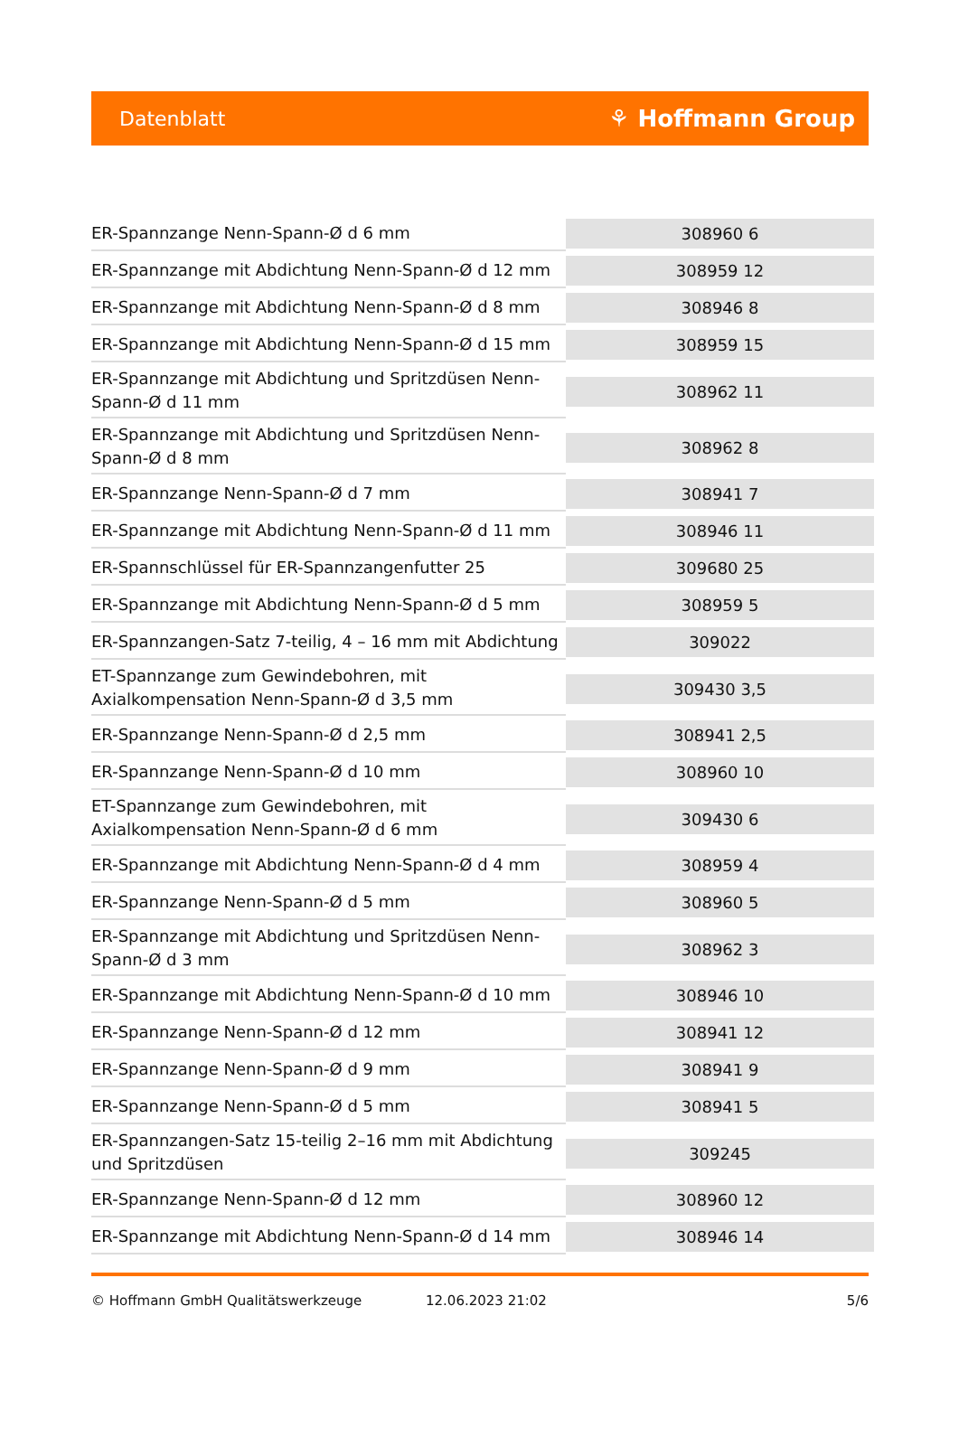Datenblatt
⚘ Hoffmann Group
| ER-Spannzange Nenn-Spann-Ø d 6 mm | 308960 6 |
| ER-Spannzange mit Abdichtung Nenn-Spann-Ø d 12 mm | 308959 12 |
| ER-Spannzange mit Abdichtung Nenn-Spann-Ø d 8 mm | 308946 8 |
| ER-Spannzange mit Abdichtung Nenn-Spann-Ø d 15 mm | 308959 15 |
| ER-Spannzange mit Abdichtung und Spritzdüsen Nenn-Spann-Ø d 11 mm | 308962 11 |
| ER-Spannzange mit Abdichtung und Spritzdüsen Nenn-Spann-Ø d 8 mm | 308962 8 |
| ER-Spannzange Nenn-Spann-Ø d 7 mm | 308941 7 |
| ER-Spannzange mit Abdichtung Nenn-Spann-Ø d 11 mm | 308946 11 |
| ER-Spannschlüssel für ER-Spannzangenfutter 25 | 309680 25 |
| ER-Spannzange mit Abdichtung Nenn-Spann-Ø d 5 mm | 308959 5 |
| ER-Spannzangen-Satz 7-teilig, 4 – 16 mm mit Abdichtung | 309022 |
| ET-Spannzange zum Gewindebohren, mit Axialkompensation Nenn-Spann-Ø d 3,5 mm | 309430 3,5 |
| ER-Spannzange Nenn-Spann-Ø d 2,5 mm | 308941 2,5 |
| ER-Spannzange Nenn-Spann-Ø d 10 mm | 308960 10 |
| ET-Spannzange zum Gewindebohren, mit Axialkompensation Nenn-Spann-Ø d 6 mm | 309430 6 |
| ER-Spannzange mit Abdichtung Nenn-Spann-Ø d 4 mm | 308959 4 |
| ER-Spannzange Nenn-Spann-Ø d 5 mm | 308960 5 |
| ER-Spannzange mit Abdichtung und Spritzdüsen Nenn-Spann-Ø d 3 mm | 308962 3 |
| ER-Spannzange mit Abdichtung Nenn-Spann-Ø d 10 mm | 308946 10 |
| ER-Spannzange Nenn-Spann-Ø d 12 mm | 308941 12 |
| ER-Spannzange Nenn-Spann-Ø d 9 mm | 308941 9 |
| ER-Spannzange Nenn-Spann-Ø d 5 mm | 308941 5 |
| ER-Spannzangen-Satz 15-teilig 2–16 mm mit Abdichtung und Spritzdüsen | 309245 |
| ER-Spannzange Nenn-Spann-Ø d 12 mm | 308960 12 |
| ER-Spannzange mit Abdichtung Nenn-Spann-Ø d 14 mm | 308946 14 |
© Hoffmann GmbH Qualitätswerkzeuge 12.06.2023 21:02 5/6